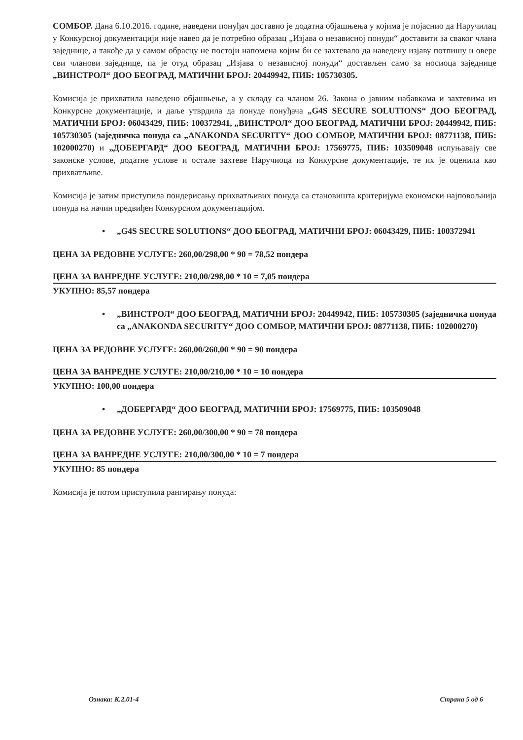СОМБОР. Дана 6.10.2016. године, наведени понуђач доставио је додатна објашњења у којима је појаснио да Наручилац у Конкурсној документацији није навео да је потребно образац „Изјава о независној понуди“ доставити за сваког члана заједнице, а такође да у самом обрасцу не постоји напомена којим би се захтевало да наведену изјаву потпишу и овере сви чланови заједнице, па је отуд образац „Изјава о независној понуди“ достављен само за носиоца заједнице „ВИНСТРОЛ“ ДОО БЕОГРАД, МАТИЧНИ БРОЈ: 20449942, ПИБ: 105730305.
Комисија је прихватила наведено објашњење, а у складу са чланом 26. Закона о јавним набавкама и захтевима из Конкурсне документације, и даље утврдила да понуде понуђача „G4S SECURE SOLUTIONS“ ДОО БЕОГРАД, МАТИЧНИ БРОЈ: 06043429, ПИБ: 100372941, „ВИНСТРОЛ“ ДОО БЕОГРАД, МАТИЧНИ БРОЈ: 20449942, ПИБ: 105730305 (заједничка понуда са „ANAKONDA SECURITY“ ДОО СОМБОР, МАТИЧНИ БРОЈ: 08771138, ПИБ: 102000270) и „ДОБЕРГАРД“ ДОО БЕОГРАД, МАТИЧНИ БРОЈ: 17569775, ПИБ: 103509048 испуњавају све законске услове, додатне услове и остале захтеве Наручиоца из Конкурсне документације, те их је оценила као прихватљиве.
Комисија је затим приступила пондерисању прихватљивих понуда са становишта критеријума економски најповољнија понуда на начин предвиђен Конкурсном документацијом.
• „G4S SECURE SOLUTIONS“ ДОО БЕОГРАД, МАТИЧНИ БРОЈ: 06043429, ПИБ: 100372941
ЦЕНА ЗА РЕДОВНЕ УСЛУГЕ: 260,00/298,00 * 90 = 78,52 пондера
ЦЕНА ЗА ВАНРЕДНЕ УСЛУГЕ: 210,00/298,00 * 10 = 7,05 пондера
УКУПНО: 85,57 пондера
• „ВИНСТРОЛ“ ДОО БЕОГРАД, МАТИЧНИ БРОЈ: 20449942, ПИБ: 105730305 (заједничка понуда са „ANAKONDA SECURITY“ ДОО СОМБОР, МАТИЧНИ БРОЈ: 08771138, ПИБ: 102000270)
ЦЕНА ЗА РЕДОВНЕ УСЛУГЕ: 260,00/260,00 * 90 = 90 пондера
ЦЕНА ЗА ВАНРЕДНЕ УСЛУГЕ: 210,00/210,00 * 10 = 10 пондера
УКУПНО: 100,00 пондера
• „ДОБЕРГАРД“ ДОО БЕОГРАД, МАТИЧНИ БРОЈ: 17569775, ПИБ: 103509048
ЦЕНА ЗА РЕДОВНЕ УСЛУГЕ: 260,00/300,00 * 90 = 78 пондера
ЦЕНА ЗА ВАНРЕДНЕ УСЛУГЕ: 210,00/300,00 * 10 = 7 пондера
УКУПНО: 85 пондера
Комисија је потом приступила рангирању понуда:
Ознака: К.2.01-4 Страна 5 од 6